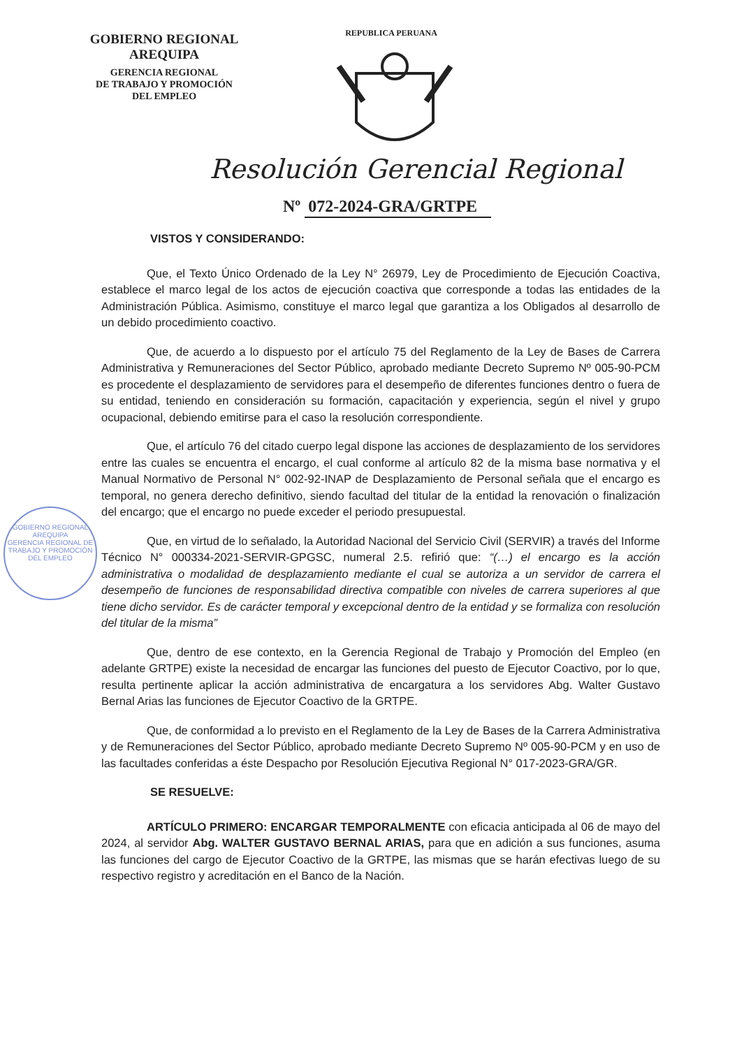GOBIERNO REGIONAL
AREQUIPA
GERENCIA REGIONAL
DE TRABAJO Y PROMOCIÓN
DEL EMPLEO
REPUBLICA PERUANA
Resolución Gerencial Regional
Nº 072-2024-GRA/GRTPE
GOBIERNO REGIONAL AREQUIPA
GERENCIA REGIONAL DE TRABAJO Y PROMOCIÓN DEL EMPLEO
VISTOS Y CONSIDERANDO:
Que, el Texto Único Ordenado de la Ley N° 26979, Ley de Procedimiento de Ejecución Coactiva, establece el marco legal de los actos de ejecución coactiva que corresponde a todas las entidades de la Administración Pública. Asimismo, constituye el marco legal que garantiza a los Obligados al desarrollo de un debido procedimiento coactivo.
Que, de acuerdo a lo dispuesto por el artículo 75 del Reglamento de la Ley de Bases de Carrera Administrativa y Remuneraciones del Sector Público, aprobado mediante Decreto Supremo Nº 005-90-PCM es procedente el desplazamiento de servidores para el desempeño de diferentes funciones dentro o fuera de su entidad, teniendo en consideración su formación, capacitación y experiencia, según el nivel y grupo ocupacional, debiendo emitirse para el caso la resolución correspondiente.
Que, el artículo 76 del citado cuerpo legal dispone las acciones de desplazamiento de los servidores entre las cuales se encuentra el encargo, el cual conforme al artículo 82 de la misma base normativa y el Manual Normativo de Personal N° 002-92-INAP de Desplazamiento de Personal señala que el encargo es temporal, no genera derecho definitivo, siendo facultad del titular de la entidad la renovación o finalización del encargo; que el encargo no puede exceder el periodo presupuestal.
Que, en virtud de lo señalado, la Autoridad Nacional del Servicio Civil (SERVIR) a través del Informe Técnico N° 000334-2021-SERVIR-GPGSC, numeral 2.5. refirió que: “(…) el encargo es la acción administrativa o modalidad de desplazamiento mediante el cual se autoriza a un servidor de carrera el desempeño de funciones de responsabilidad directiva compatible con niveles de carrera superiores al que tiene dicho servidor. Es de carácter temporal y excepcional dentro de la entidad y se formaliza con resolución del titular de la misma”
Que, dentro de ese contexto, en la Gerencia Regional de Trabajo y Promoción del Empleo (en adelante GRTPE) existe la necesidad de encargar las funciones del puesto de Ejecutor Coactivo, por lo que, resulta pertinente aplicar la acción administrativa de encargatura a los servidores Abg. Walter Gustavo Bernal Arias las funciones de Ejecutor Coactivo de la GRTPE.
Que, de conformidad a lo previsto en el Reglamento de la Ley de Bases de la Carrera Administrativa y de Remuneraciones del Sector Público, aprobado mediante Decreto Supremo Nº 005-90-PCM y en uso de las facultades conferidas a éste Despacho por Resolución Ejecutiva Regional N° 017-2023-GRA/GR.
SE RESUELVE:
ARTÍCULO PRIMERO: ENCARGAR TEMPORALMENTE con eficacia anticipada al 06 de mayo del 2024, al servidor Abg. WALTER GUSTAVO BERNAL ARIAS, para que en adición a sus funciones, asuma las funciones del cargo de Ejecutor Coactivo de la GRTPE, las mismas que se harán efectivas luego de su respectivo registro y acreditación en el Banco de la Nación.